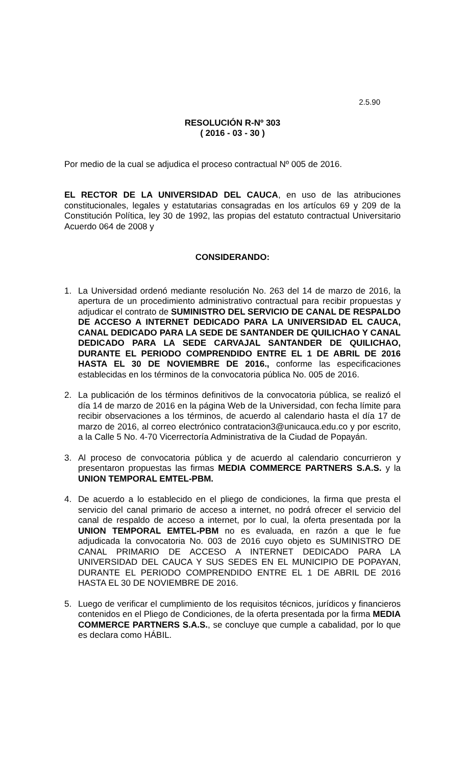2.5.90
RESOLUCIÓN R-Nº 303
( 2016 - 03 - 30 )
Por medio de la cual se adjudica el proceso contractual Nº 005 de 2016.
EL RECTOR DE LA UNIVERSIDAD DEL CAUCA, en uso de las atribuciones constitucionales, legales y estatutarias consagradas en los artículos 69 y 209 de la Constitución Política, ley 30 de 1992, las propias del estatuto contractual Universitario Acuerdo 064 de 2008 y
CONSIDERANDO:
1. La Universidad ordenó mediante resolución No. 263 del 14 de marzo de 2016, la apertura de un procedimiento administrativo contractual para recibir propuestas y adjudicar el contrato de SUMINISTRO DEL SERVICIO DE CANAL DE RESPALDO DE ACCESO A INTERNET DEDICADO PARA LA UNIVERSIDAD EL CAUCA, CANAL DEDICADO PARA LA SEDE DE SANTANDER DE QUILICHAO Y CANAL DEDICADO PARA LA SEDE CARVAJAL SANTANDER DE QUILICHAO, DURANTE EL PERIODO COMPRENDIDO ENTRE EL 1 DE ABRIL DE 2016 HASTA EL 30 DE NOVIEMBRE DE 2016., conforme las especificaciones establecidas en los términos de la convocatoria pública No. 005 de 2016.
2. La publicación de los términos definitivos de la convocatoria pública, se realizó el día 14 de marzo de 2016 en la página Web de la Universidad, con fecha límite para recibir observaciones a los términos, de acuerdo al calendario hasta el día 17 de marzo de 2016, al correo electrónico contratacion3@unicauca.edu.co y por escrito, a la Calle 5 No. 4-70 Vicerrectoría Administrativa de la Ciudad de Popayán.
3. Al proceso de convocatoria pública y de acuerdo al calendario concurrieron y presentaron propuestas las firmas MEDIA COMMERCE PARTNERS S.A.S. y la UNION TEMPORAL EMTEL-PBM.
4. De acuerdo a lo establecido en el pliego de condiciones, la firma que presta el servicio del canal primario de acceso a internet, no podrá ofrecer el servicio del canal de respaldo de acceso a internet, por lo cual, la oferta presentada por la UNION TEMPORAL EMTEL-PBM no es evaluada, en razón a que le fue adjudicada la convocatoria No. 003 de 2016 cuyo objeto es SUMINISTRO DE CANAL PRIMARIO DE ACCESO A INTERNET DEDICADO PARA LA UNIVERSIDAD DEL CAUCA Y SUS SEDES EN EL MUNICIPIO DE POPAYAN, DURANTE EL PERIODO COMPRENDIDO ENTRE EL 1 DE ABRIL DE 2016 HASTA EL 30 DE NOVIEMBRE DE 2016.
5. Luego de verificar el cumplimiento de los requisitos técnicos, jurídicos y financieros contenidos en el Pliego de Condiciones, de la oferta presentada por la firma MEDIA COMMERCE PARTNERS S.A.S., se concluye que cumple a cabalidad, por lo que es declara como HÁBIL.